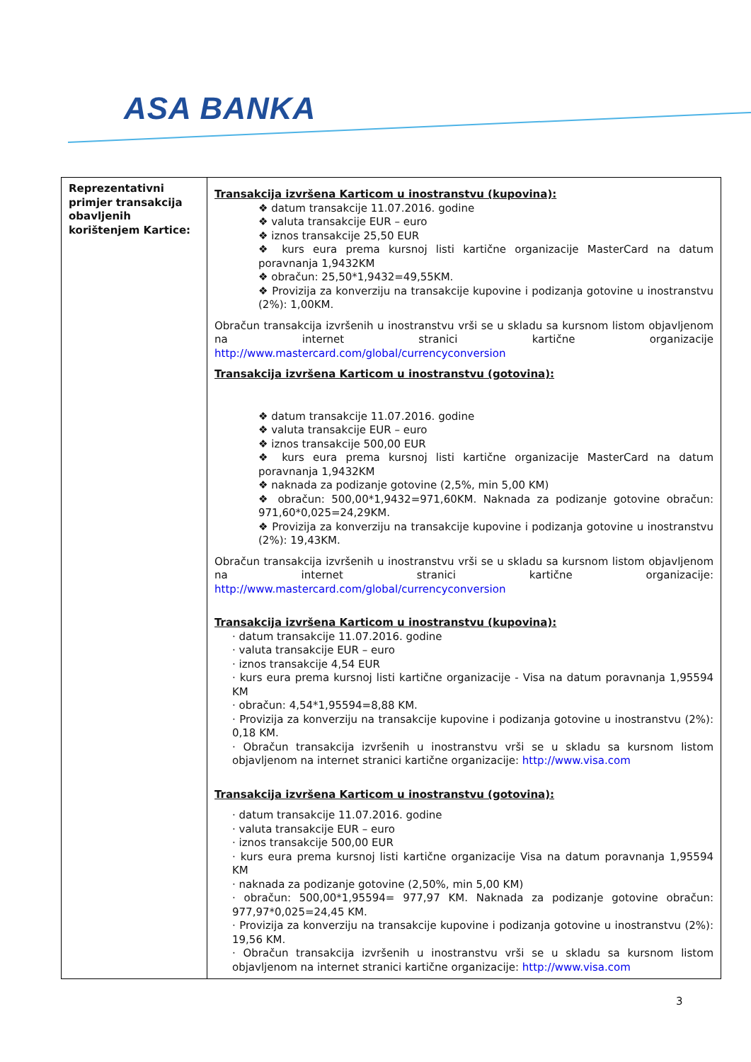ASA BANKA
| Reprezentativni primjer transakcija obavljenih korištenjem Kartice: | Transakcija izvršena Karticom u inostranstvu (kupovina): ❖ datum transakcije 11.07.2016. godine ❖ valuta transakcije EUR – euro ❖ iznos transakcije 25,50 EUR ❖ kurs eura prema kursnoj listi kartične organizacije MasterCard na datum poravnanja 1,9432KM ❖ obračun: 25,50*1,9432=49,55KM. ❖ Provizija za konverziju na transakcije kupovine i podizanja gotovine u inostranstvu (2%): 1,00KM. Obračun transakcija izvršenih u inostranstvu vrši se u skladu sa kursnom listom objavljenom na internet stranici kartične organizacije http://www.mastercard.com/global/currencyconversion Transakcija izvršena Karticom u inostranstvu (gotovina): ❖ datum transakcije 11.07.2016. godine ❖ valuta transakcije EUR – euro ❖ iznos transakcije 500,00 EUR ❖ kurs eura prema kursnoj listi kartične organizacije MasterCard na datum poravnanja 1,9432KM ❖ naknada za podizanje gotovine (2,5%, min 5,00 KM) ❖ obračun: 500,00*1,9432=971,60KM. Naknada za podizanje gotovine obračun: 971,60*0,025=24,29KM. ❖ Provizija za konverziju na transakcije kupovine i podizanja gotovine u inostranstvu (2%): 19,43KM. Obračun transakcija izvršenih u inostranstvu vrši se u skladu sa kursnom listom objavljenom na internet stranici kartične organizacije: http://www.mastercard.com/global/currencyconversion Transakcija izvršena Karticom u inostranstvu (kupovina): · datum transakcije 11.07.2016. godine · valuta transakcije EUR – euro · iznos transakcije 4,54 EUR · kurs eura prema kursnoj listi kartične organizacije - Visa na datum poravnanja 1,95594 KM · obračun: 4,54*1,95594=8,88 KM. · Provizija za konverziju na transakcije kupovine i podizanja gotovine u inostranstvu (2%): 0,18 KM. · Obračun transakcija izvršenih u inostranstvu vrši se u skladu sa kursnom listom objavljenom na internet stranici kartične organizacije: http://www.visa.com Transakcija izvršena Karticom u inostranstvu (gotovina): · datum transakcije 11.07.2016. godine · valuta transakcije EUR – euro · iznos transakcije 500,00 EUR · kurs eura prema kursnoj listi kartične organizacije Visa na datum poravnanja 1,95594 KM · naknada za podizanje gotovine (2,50%, min 5,00 KM) · obračun: 500,00*1,95594= 977,97 KM. Naknada za podizanje gotovine obračun: 977,97*0,025=24,45 KM. · Provizija za konverziju na transakcije kupovine i podizanja gotovine u inostranstvu (2%): 19,56 KM. · Obračun transakcija izvršenih u inostranstvu vrši se u skladu sa kursnom listom objavljenom na internet stranici kartične organizacije: http://www.visa.com |
3